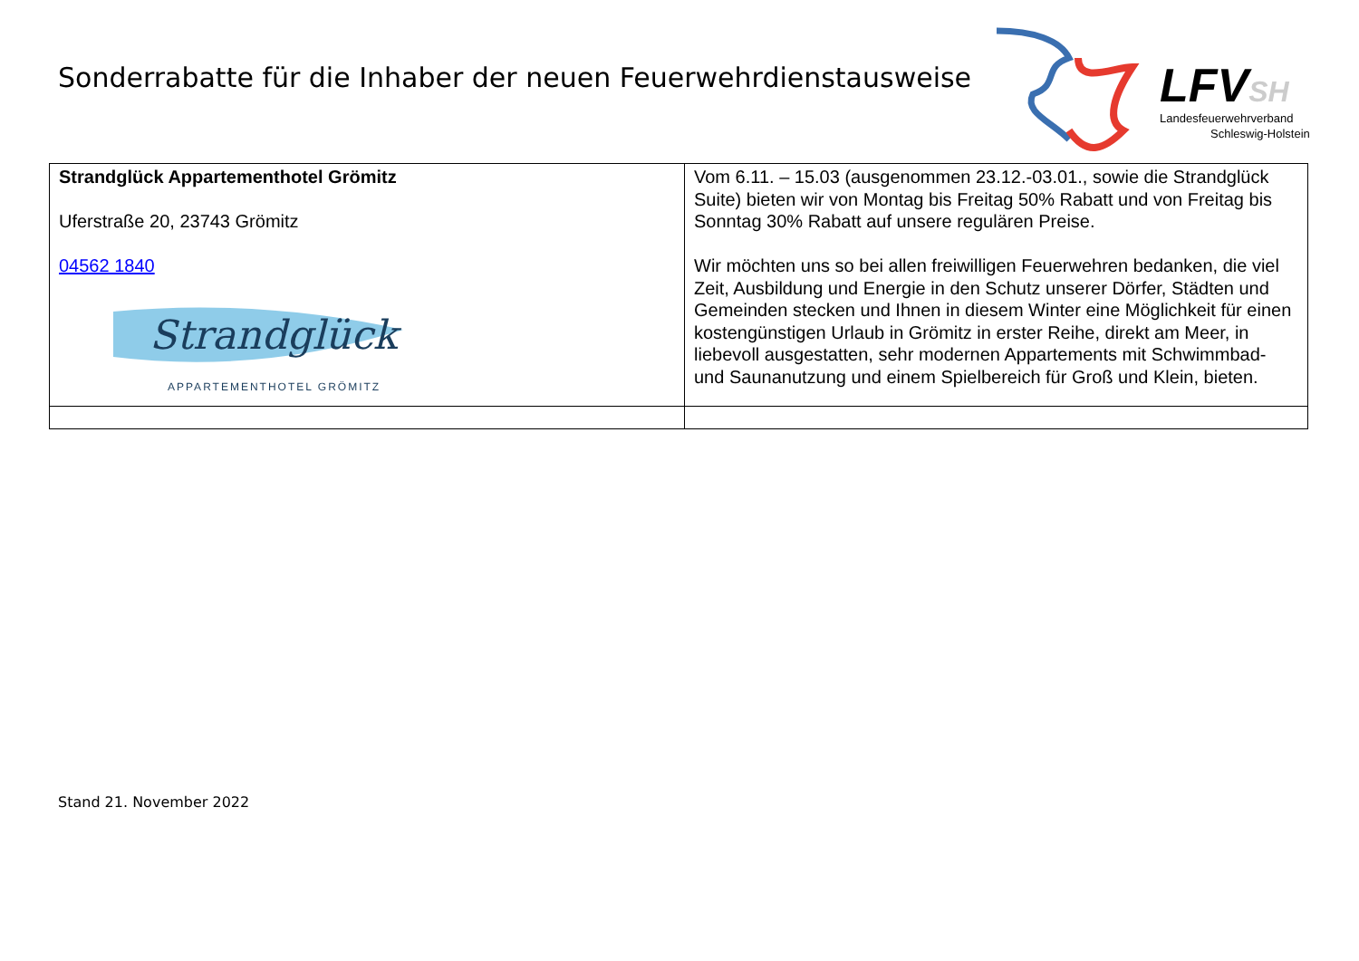Sonderrabatte für die Inhaber der neuen Feuerwehrdienstausweise
LFVSH
Landesfeuerwehrverband
Schleswig-Holstein
| Strandglück Appartementhotel Grömitz Uferstraße 20, 23743 Grömitz 04562 1840 Strandglück APPARTEMENTHOTEL GRÖMITZ | Vom 6.11. – 15.03 (ausgenommen 23.12.-03.01., sowie die Strandglück Suite) bieten wir von Montag bis Freitag 50% Rabatt und von Freitag bis Sonntag 30% Rabatt auf unsere regulären Preise. Wir möchten uns so bei allen freiwilligen Feuerwehren bedanken, die viel Zeit, Ausbildung und Energie in den Schutz unserer Dörfer, Städten und Gemeinden stecken und Ihnen in diesem Winter eine Möglichkeit für einen kostengünstigen Urlaub in Grömitz in erster Reihe, direkt am Meer, in liebevoll ausgestatten, sehr modernen Appartements mit Schwimmbad- und Saunanutzung und einem Spielbereich für Groß und Klein, bieten. |
Stand 21. November 2022